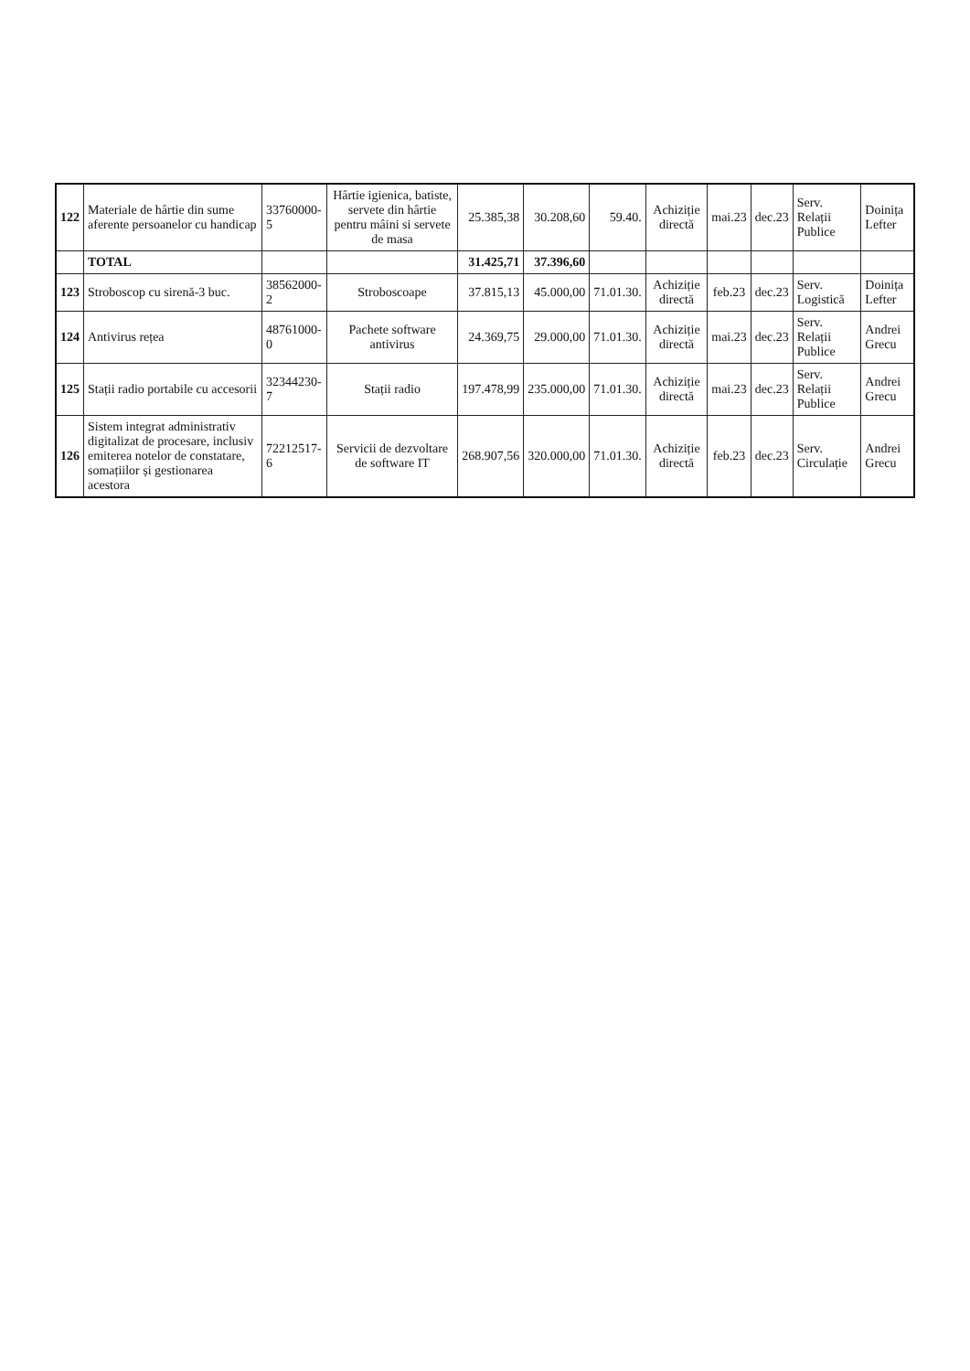| 122 | Materiale de hârtie din sume aferente persoanelor cu handicap | 33760000-5 | Hârtie igienica, batiste, servete din hârtie pentru mâini si servete de masa | 25.385,38 | 30.208,60 | 59.40. | Achiziție directă | mai.23 | dec.23 | Serv. Relații Publice | Doinița Lefter |
| | TOTAL | | | 31.425,71 | 37.396,60 | | | | | | |
| 123 | Stroboscop cu sirenă-3 buc. | 38562000-2 | Stroboscoape | 37.815,13 | 45.000,00 | 71.01.30. | Achiziție directă | feb.23 | dec.23 | Serv. Logistică | Doinița Lefter |
| 124 | Antivirus rețea | 48761000-0 | Pachete software antivirus | 24.369,75 | 29.000,00 | 71.01.30. | Achiziție directă | mai.23 | dec.23 | Serv. Relații Publice | Andrei Grecu |
| 125 | Stații radio portabile cu accesorii | 32344230-7 | Stații radio | 197.478,99 | 235.000,00 | 71.01.30. | Achiziție directă | mai.23 | dec.23 | Serv. Relații Publice | Andrei Grecu |
| 126 | Sistem integrat administrativ digitalizat de procesare, inclusiv emiterea notelor de constatare, somațiilor și gestionarea acestora | 72212517-6 | Servicii de dezvoltare de software IT | 268.907,56 | 320.000,00 | 71.01.30. | Achiziție directă | feb.23 | dec.23 | Serv. Circulație | Andrei Grecu |